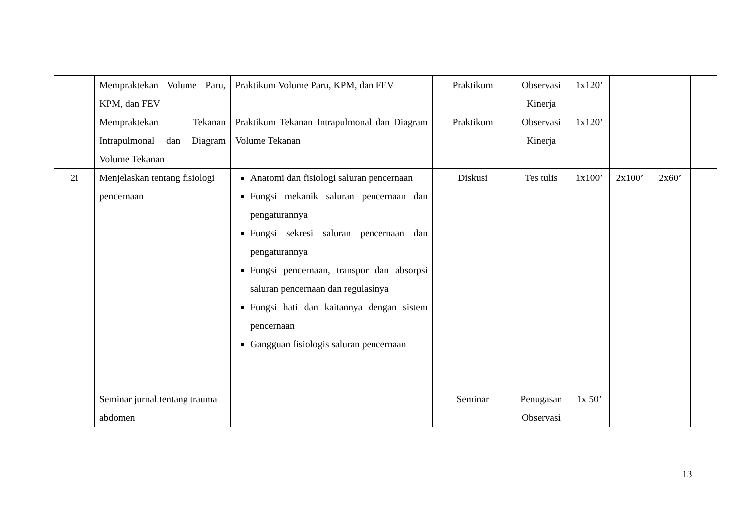| | Mempraktekan Volume Paru, KPM, dan FEV Mempraktekan Tekanan Intrapulmonal dan Diagram Volume Tekanan | Praktikum Volume Paru, KPM, dan FEV Praktikum Tekanan Intrapulmonal dan Diagram Volume Tekanan | Praktikum Praktikum | Observasi Kinerja Observasi Kinerja | 1x120’ 1x120’ | | | |
| 2i | Menjelaskan tentang fisiologi pencernaan Seminar jurnal tentang trauma abdomen | Anatomi dan fisiologi saluran pencernaan Fungsi mekanik saluran pencernaan dan pengaturannya Fungsi sekresi saluran pencernaan dan pengaturannya Fungsi pencernaan, transpor dan absorpsi saluran pencernaan dan regulasinya Fungsi hati dan kaitannya dengan sistem pencernaan Gangguan fisiologis saluran pencernaan | Diskusi Seminar | Tes tulis Penugasan Observasi | 1x100’ 1x 50’ | 2x100’ | 2x60’ | |
13